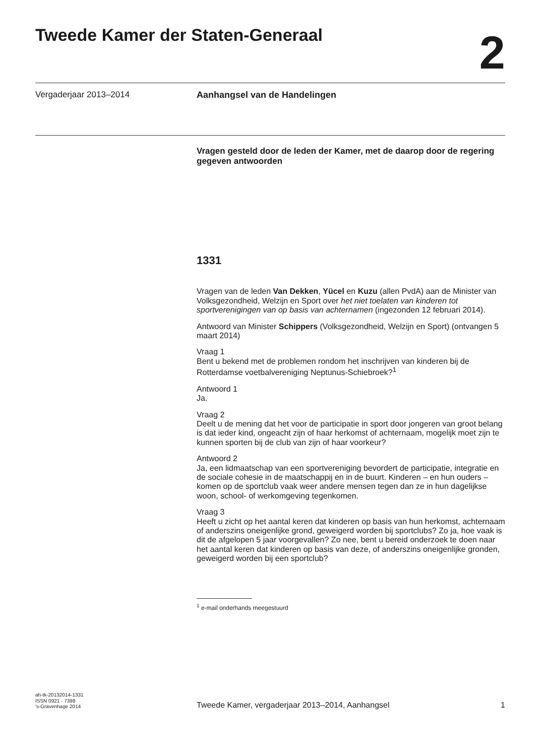Tweede Kamer der Staten-Generaal
2
Vergaderjaar 2013–2014 Aanhangsel van de Handelingen
Vragen gesteld door de leden der Kamer, met de daarop door de regering gegeven antwoorden
1331
Vragen van de leden Van Dekken, Yücel en Kuzu (allen PvdA) aan de Minister van Volksgezondheid, Welzijn en Sport over het niet toelaten van kinderen tot sportverenigingen van op basis van achternamen (ingezonden 12 februari 2014).
Antwoord van Minister Schippers (Volksgezondheid, Welzijn en Sport) (ontvangen 5 maart 2014)
Vraag 1
Bent u bekend met de problemen rondom het inschrijven van kinderen bij de Rotterdamse voetbalvereniging Neptunus-Schiebroek?<sup>1</sup>
Antwoord 1
Ja.
Vraag 2
Deelt u de mening dat het voor de participatie in sport door jongeren van groot belang is dat ieder kind, ongeacht zijn of haar herkomst of achternaam, mogelijk moet zijn te kunnen sporten bij de club van zijn of haar voorkeur?
Antwoord 2
Ja, een lidmaatschap van een sportvereniging bevordert de participatie, integratie en de sociale cohesie in de maatschappij en in de buurt. Kinderen – en hun ouders – komen op de sportclub vaak weer andere mensen tegen dan ze in hun dagelijkse woon, school- of werkomgeving tegenkomen.
Vraag 3
Heeft u zicht op het aantal keren dat kinderen op basis van hun herkomst, achternaam of anderszins oneigenlijke grond, geweigerd worden bij sportclubs? Zo ja, hoe vaak is dit de afgelopen 5 jaar voorgevallen? Zo nee, bent u bereid onderzoek te doen naar het aantal keren dat kinderen op basis van deze, of anderszins oneigenlijke gronden, geweigerd worden bij een sportclub?
<sup>1</sup> e-mail onderhands meegestuurd
ah-tk-20132014-1331
ISSN 0921 - 7398
's-Gravenhage 2014
Tweede Kamer, vergaderjaar 2013–2014, Aanhangsel
1